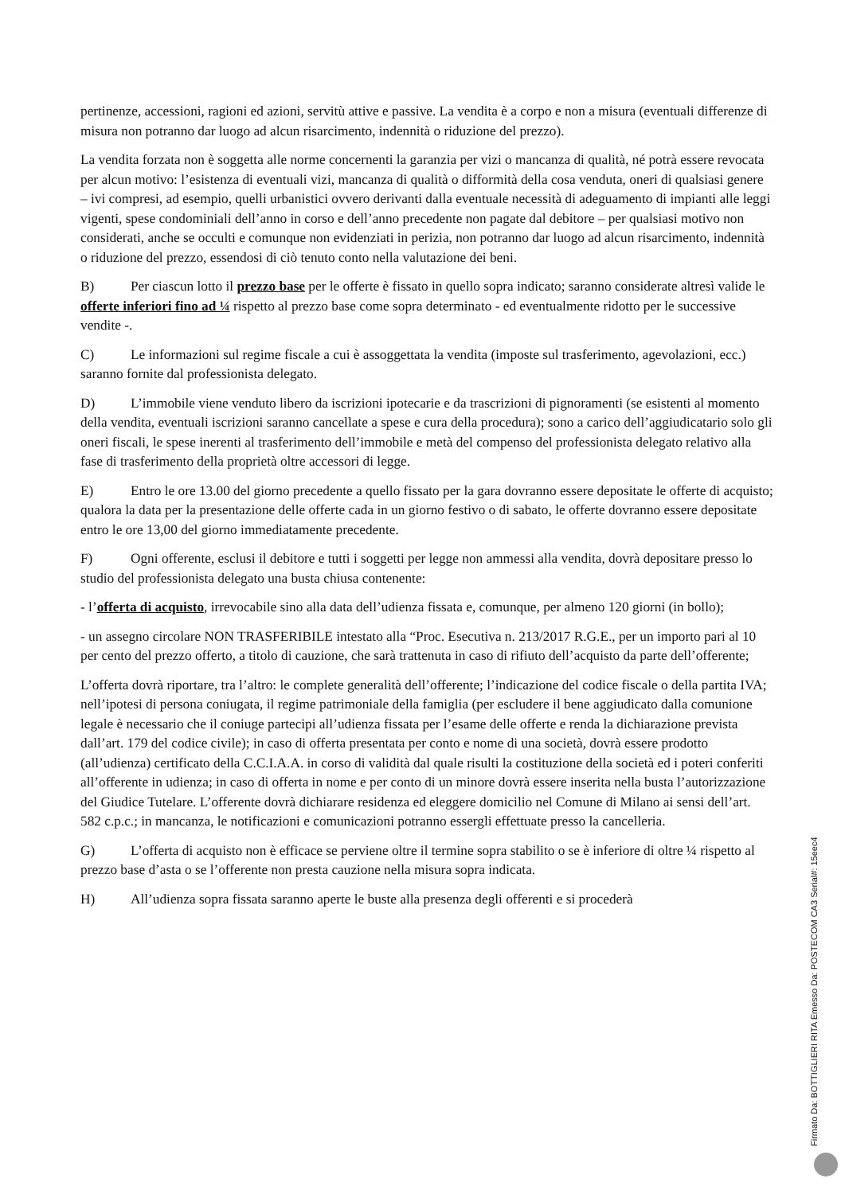pertinenze, accessioni, ragioni ed azioni, servitù attive e passive. La vendita è a corpo e non a misura (eventuali differenze di misura non potranno dar luogo ad alcun risarcimento, indennità o riduzione del prezzo).
La vendita forzata non è soggetta alle norme concernenti la garanzia per vizi o mancanza di qualità, né potrà essere revocata per alcun motivo: l’esistenza di eventuali vizi, mancanza di qualità o difformità della cosa venduta, oneri di qualsiasi genere – ivi compresi, ad esempio, quelli urbanistici ovvero derivanti dalla eventuale necessità di adeguamento di impianti alle leggi vigenti, spese condominiali dell’anno in corso e dell’anno precedente non pagate dal debitore – per qualsiasi motivo non considerati, anche se occulti e comunque non evidenziati in perizia, non potranno dar luogo ad alcun risarcimento, indennità o riduzione del prezzo, essendosi di ciò tenuto conto nella valutazione dei beni.
B) Per ciascun lotto il prezzo base per le offerte è fissato in quello sopra indicato; saranno considerate altresì valide le offerte inferiori fino ad ¼ rispetto al prezzo base come sopra determinato - ed eventualmente ridotto per le successive vendite -.
C) Le informazioni sul regime fiscale a cui è assoggettata la vendita (imposte sul trasferimento, agevolazioni, ecc.) saranno fornite dal professionista delegato.
D) L’immobile viene venduto libero da iscrizioni ipotecarie e da trascrizioni di pignoramenti (se esistenti al momento della vendita, eventuali iscrizioni saranno cancellate a spese e cura della procedura); sono a carico dell’aggiudicatario solo gli oneri fiscali, le spese inerenti al trasferimento dell’immobile e metà del compenso del professionista delegato relativo alla fase di trasferimento della proprietà oltre accessori di legge.
E) Entro le ore 13.00 del giorno precedente a quello fissato per la gara dovranno essere depositate le offerte di acquisto; qualora la data per la presentazione delle offerte cada in un giorno festivo o di sabato, le offerte dovranno essere depositate entro le ore 13,00 del giorno immediatamente precedente.
F) Ogni offerente, esclusi il debitore e tutti i soggetti per legge non ammessi alla vendita, dovrà depositare presso lo studio del professionista delegato una busta chiusa contenente:
- l’offerta di acquisto, irrevocabile sino alla data dell’udienza fissata e, comunque, per almeno 120 giorni (in bollo);
- un assegno circolare NON TRASFERIBILE intestato alla “Proc. Esecutiva n. 213/2017 R.G.E., per un importo pari al 10 per cento del prezzo offerto, a titolo di cauzione, che sarà trattenuta in caso di rifiuto dell’acquisto da parte dell’offerente;
L’offerta dovrà riportare, tra l’altro: le complete generalità dell’offerente; l’indicazione del codice fiscale o della partita IVA; nell’ipotesi di persona coniugata, il regime patrimoniale della famiglia (per escludere il bene aggiudicato dalla comunione legale è necessario che il coniuge partecipi all’udienza fissata per l’esame delle offerte e renda la dichiarazione prevista dall’art. 179 del codice civile); in caso di offerta presentata per conto e nome di una società, dovrà essere prodotto (all’udienza) certificato della C.C.I.A.A. in corso di validità dal quale risulti la costituzione della società ed i poteri conferiti all’offerente in udienza; in caso di offerta in nome e per conto di un minore dovrà essere inserita nella busta l’autorizzazione del Giudice Tutelare. L’offerente dovrà dichiarare residenza ed eleggere domicilio nel Comune di Milano ai sensi dell’art. 582 c.p.c.; in mancanza, le notificazioni e comunicazioni potranno essergli effettuate presso la cancelleria.
G) L’offerta di acquisto non è efficace se perviene oltre il termine sopra stabilito o se è inferiore di oltre ¼ rispetto al prezzo base d’asta o se l’offerente non presta cauzione nella misura sopra indicata.
H) All’udienza sopra fissata saranno aperte le buste alla presenza degli offerenti e si procederà
Firmato Da: BOTTIGLIERI RITA Emesso Da: POSTECOM CA3 Serial#: 15eec4